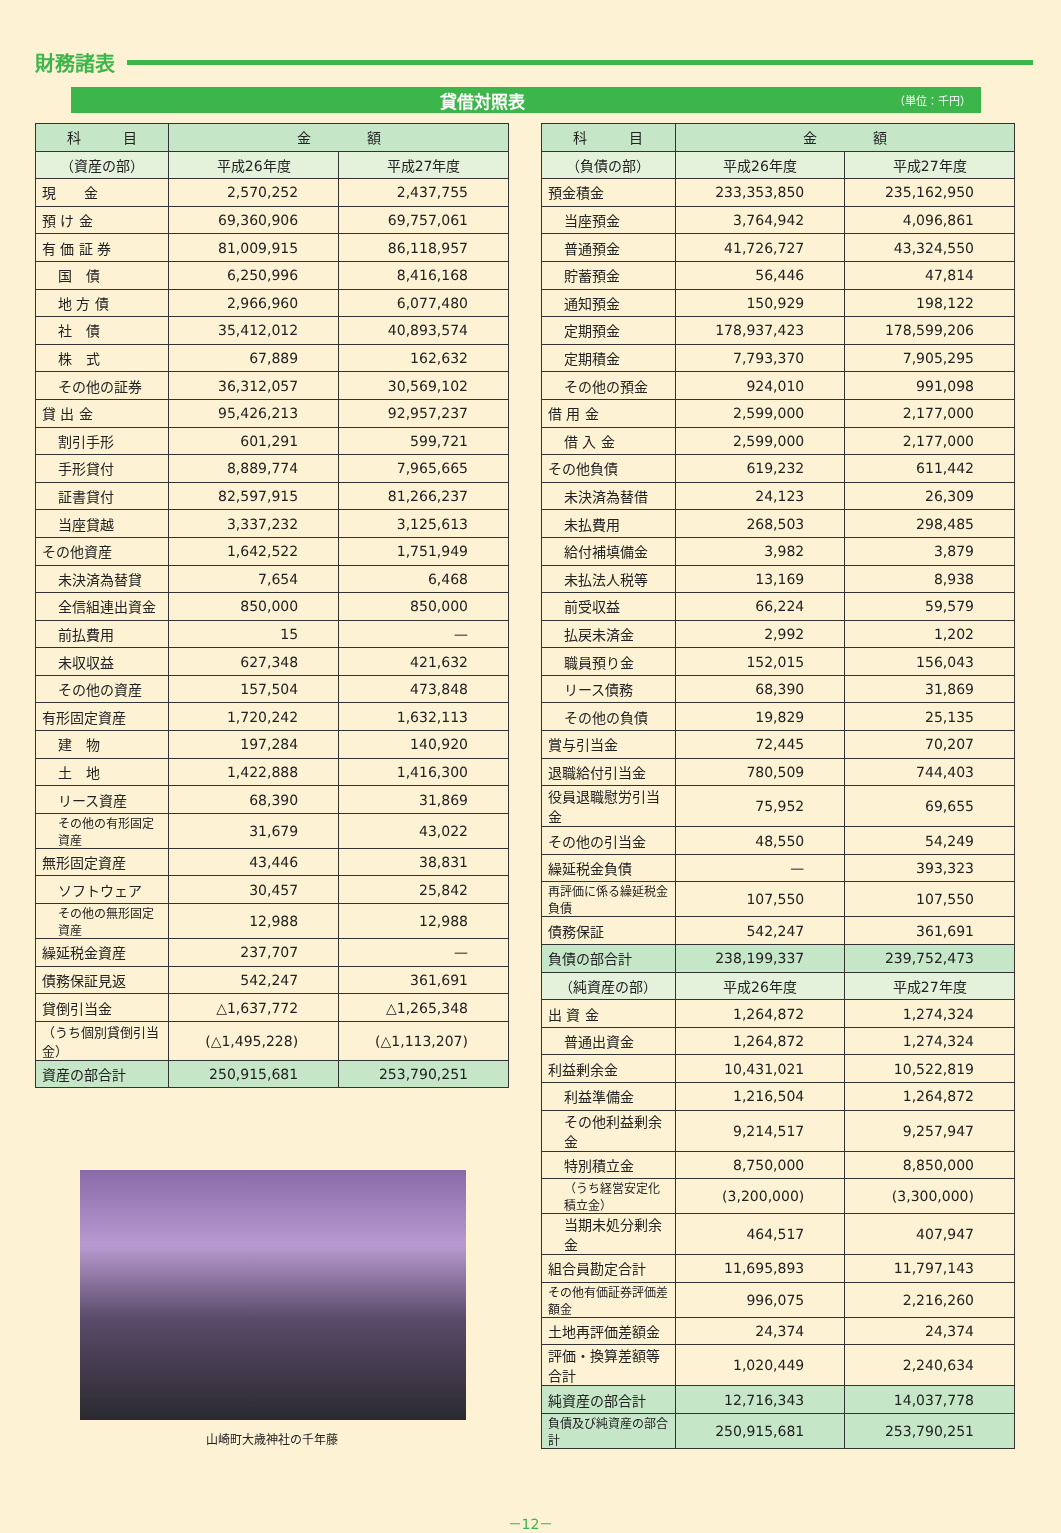財務諸表
貸借対照表 （単位：千円）
| 科 目 | 金 額 | |
| --- | --- | --- |
| （資産の部） | 平成26年度 | 平成27年度 |
| 現 金 | 2,570,252 | 2,437,755 |
| 預 け 金 | 69,360,906 | 69,757,061 |
| 有 価 証 券 | 81,009,915 | 86,118,957 |
| 国 債 | 6,250,996 | 8,416,168 |
| 地 方 債 | 2,966,960 | 6,077,480 |
| 社 債 | 35,412,012 | 40,893,574 |
| 株 式 | 67,889 | 162,632 |
| その他の証券 | 36,312,057 | 30,569,102 |
| 貸 出 金 | 95,426,213 | 92,957,237 |
| 割引手形 | 601,291 | 599,721 |
| 手形貸付 | 8,889,774 | 7,965,665 |
| 証書貸付 | 82,597,915 | 81,266,237 |
| 当座貸越 | 3,337,232 | 3,125,613 |
| その他資産 | 1,642,522 | 1,751,949 |
| 未決済為替貸 | 7,654 | 6,468 |
| 全信組連出資金 | 850,000 | 850,000 |
| 前払費用 | 15 | — |
| 未収収益 | 627,348 | 421,632 |
| その他の資産 | 157,504 | 473,848 |
| 有形固定資産 | 1,720,242 | 1,632,113 |
| 建 物 | 197,284 | 140,920 |
| 土 地 | 1,422,888 | 1,416,300 |
| リース資産 | 68,390 | 31,869 |
| その他の有形固定資産 | 31,679 | 43,022 |
| 無形固定資産 | 43,446 | 38,831 |
| ソフトウェア | 30,457 | 25,842 |
| その他の無形固定資産 | 12,988 | 12,988 |
| 繰延税金資産 | 237,707 | — |
| 債務保証見返 | 542,247 | 361,691 |
| 貸倒引当金 | △1,637,772 | △1,265,348 |
| （うち個別貸倒引当金） | (△1,495,228) | (△1,113,207) |
| 資産の部合計 | 250,915,681 | 253,790,251 |
山崎町大歳神社の千年藤
| 科 目 | 金 額 | |
| --- | --- | --- |
| （負債の部） | 平成26年度 | 平成27年度 |
| 預金積金 | 233,353,850 | 235,162,950 |
| 当座預金 | 3,764,942 | 4,096,861 |
| 普通預金 | 41,726,727 | 43,324,550 |
| 貯蓄預金 | 56,446 | 47,814 |
| 通知預金 | 150,929 | 198,122 |
| 定期預金 | 178,937,423 | 178,599,206 |
| 定期積金 | 7,793,370 | 7,905,295 |
| その他の預金 | 924,010 | 991,098 |
| 借 用 金 | 2,599,000 | 2,177,000 |
| 借 入 金 | 2,599,000 | 2,177,000 |
| その他負債 | 619,232 | 611,442 |
| 未決済為替借 | 24,123 | 26,309 |
| 未払費用 | 268,503 | 298,485 |
| 給付補填備金 | 3,982 | 3,879 |
| 未払法人税等 | 13,169 | 8,938 |
| 前受収益 | 66,224 | 59,579 |
| 払戻未済金 | 2,992 | 1,202 |
| 職員預り金 | 152,015 | 156,043 |
| リース債務 | 68,390 | 31,869 |
| その他の負債 | 19,829 | 25,135 |
| 賞与引当金 | 72,445 | 70,207 |
| 退職給付引当金 | 780,509 | 744,403 |
| 役員退職慰労引当金 | 75,952 | 69,655 |
| その他の引当金 | 48,550 | 54,249 |
| 繰延税金負債 | — | 393,323 |
| 再評価に係る繰延税金負債 | 107,550 | 107,550 |
| 債務保証 | 542,247 | 361,691 |
| 負債の部合計 | 238,199,337 | 239,752,473 |
| （純資産の部） | 平成26年度 | 平成27年度 |
| 出 資 金 | 1,264,872 | 1,274,324 |
| 普通出資金 | 1,264,872 | 1,274,324 |
| 利益剰余金 | 10,431,021 | 10,522,819 |
| 利益準備金 | 1,216,504 | 1,264,872 |
| その他利益剰余金 | 9,214,517 | 9,257,947 |
| 特別積立金 | 8,750,000 | 8,850,000 |
| （うち経営安定化積立金） | (3,200,000) | (3,300,000) |
| 当期未処分剰余金 | 464,517 | 407,947 |
| 組合員勘定合計 | 11,695,893 | 11,797,143 |
| その他有価証券評価差額金 | 996,075 | 2,216,260 |
| 土地再評価差額金 | 24,374 | 24,374 |
| 評価・換算差額等合計 | 1,020,449 | 2,240,634 |
| 純資産の部合計 | 12,716,343 | 14,037,778 |
| 負債及び純資産の部合計 | 250,915,681 | 253,790,251 |
－12－